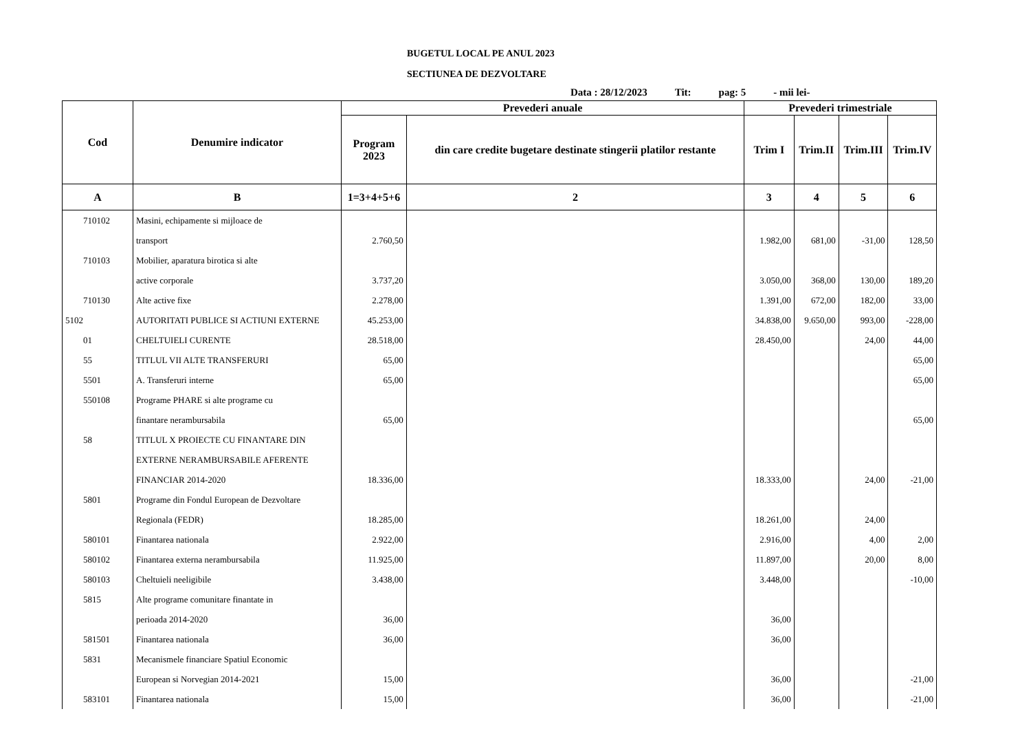BUGETUL LOCAL PE ANUL 2023
SECTIUNEA DE DEZVOLTARE
Data : 28/12/2023 Tit: pag: 5 - mii lei-
| Cod | Denumire indicator | Prevederi anuale | | Prevederi trimestriale | | | |
| --- | --- | --- | --- | --- | --- | --- | --- |
| | | Program 2023 | din care credite bugetare destinate stingerii platilor restante | Trim I | Trim.II | Trim.III | Trim.IV |
| A | B | 1=3+4+5+6 | 2 | 3 | 4 | 5 | 6 |
| 710102 | Masini, echipamente si mijloace de | | | | | | |
| | transport | 2.760,50 | | 1.982,00 | 681,00 | -31,00 | 128,50 |
| 710103 | Mobilier, aparatura birotica si alte | | | | | | |
| | active corporale | 3.737,20 | | 3.050,00 | 368,00 | 130,00 | 189,20 |
| 710130 | Alte active fixe | 2.278,00 | | 1.391,00 | 672,00 | 182,00 | 33,00 |
| 5102 | AUTORITATI PUBLICE SI ACTIUNI EXTERNE | 45.253,00 | | 34.838,00 | 9.650,00 | 993,00 | -228,00 |
| 01 | CHELTUIELI CURENTE | 28.518,00 | | 28.450,00 | | 24,00 | 44,00 |
| 55 | TITLUL VII ALTE TRANSFERURI | 65,00 | | | | | 65,00 |
| 5501 | A. Transferuri interne | 65,00 | | | | | 65,00 |
| 550108 | Programe PHARE si alte programe cu | | | | | | |
| | finantare nerambursabila | 65,00 | | | | | 65,00 |
| 58 | TITLUL X PROIECTE CU FINANTARE DIN | | | | | | |
| | EXTERNE NERAMBURSABILE AFERENTE | | | | | | |
| | FINANCIAR 2014-2020 | 18.336,00 | | 18.333,00 | | 24,00 | -21,00 |
| 5801 | Programe din Fondul European de Dezvoltare | | | | | | |
| | Regionala (FEDR) | 18.285,00 | | 18.261,00 | | 24,00 | |
| 580101 | Finantarea nationala | 2.922,00 | | 2.916,00 | | 4,00 | 2,00 |
| 580102 | Finantarea externa nerambursabila | 11.925,00 | | 11.897,00 | | 20,00 | 8,00 |
| 580103 | Cheltuieli neeligibile | 3.438,00 | | 3.448,00 | | | -10,00 |
| 5815 | Alte programe comunitare finantate in | | | | | | |
| | perioada 2014-2020 | 36,00 | | 36,00 | | | |
| 581501 | Finantarea nationala | 36,00 | | 36,00 | | | |
| 5831 | Mecanismele financiare Spatiul Economic | | | | | | |
| | European si Norvegian 2014-2021 | 15,00 | | 36,00 | | | -21,00 |
| 583101 | Finantarea nationala | 15,00 | | 36,00 | | | -21,00 |